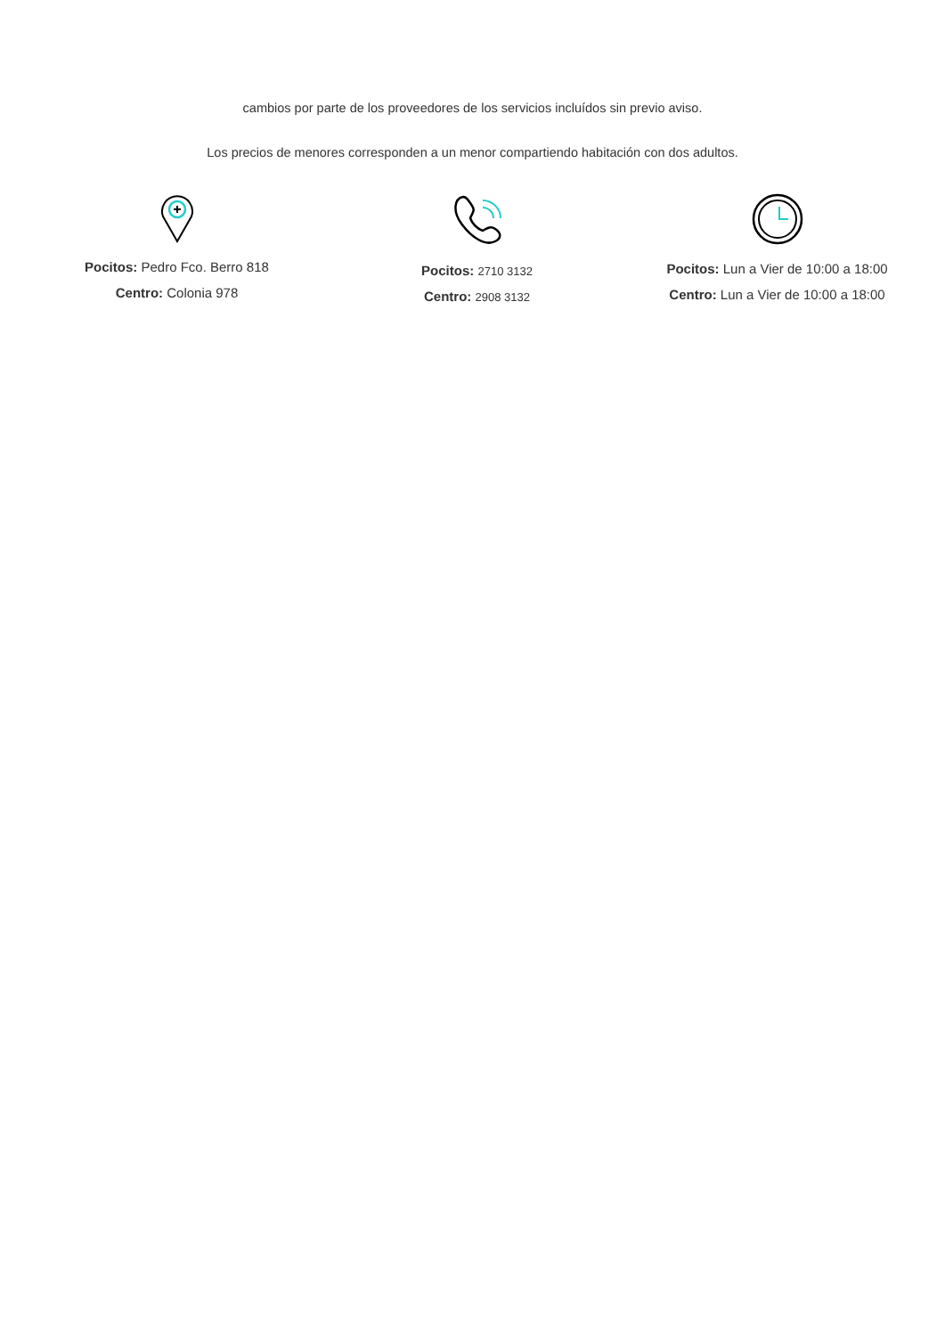cambios por parte de los proveedores de los servicios incluídos sin previo aviso.
Los precios de menores corresponden a un menor compartiendo habitación con dos adultos.
Pocitos: Pedro Fco. Berro 818
Centro: Colonia 978
Pocitos: 2710 3132
Centro: 2908 3132
Pocitos: Lun a Vier de 10:00 a 18:00
Centro: Lun a Vier de 10:00 a 18:00